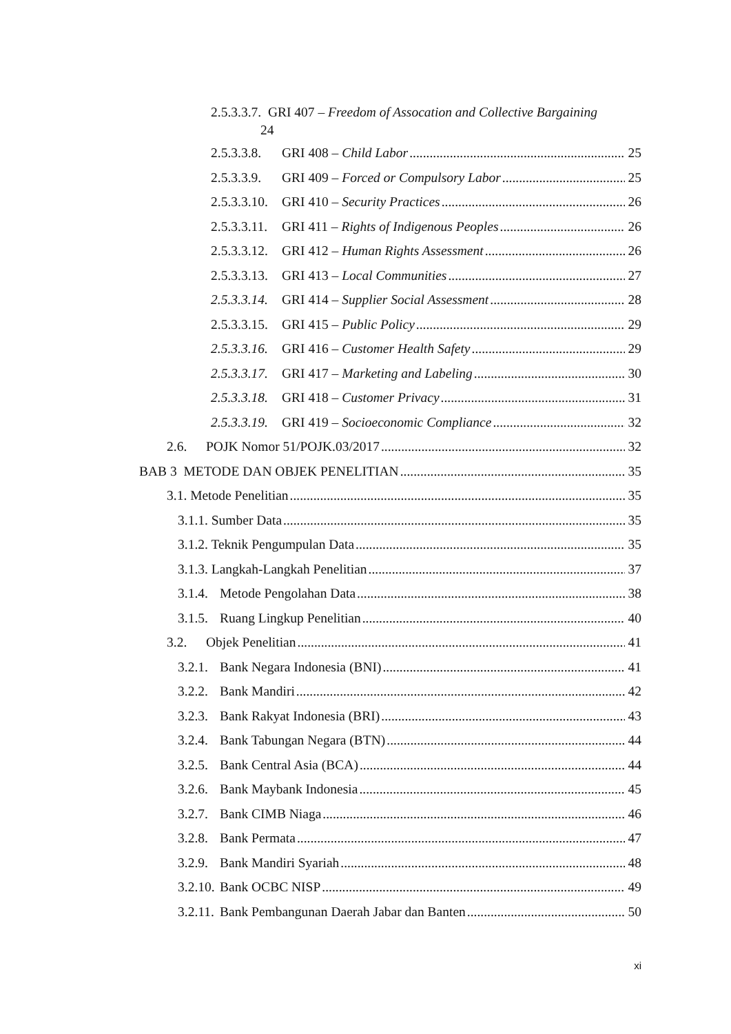2.5.3.3.7. GRI 407 – Freedom of Assocation and Collective Bargaining
24
2.5.3.3.8. GRI 408 – Child Labor 25
2.5.3.3.9. GRI 409 – Forced or Compulsory Labor 25
2.5.3.3.10. GRI 410 – Security Practices 26
2.5.3.3.11. GRI 411 – Rights of Indigenous Peoples 26
2.5.3.3.12. GRI 412 – Human Rights Assessment 26
2.5.3.3.13. GRI 413 – Local Communities 27
2.5.3.3.14. GRI 414 – Supplier Social Assessment 28
2.5.3.3.15. GRI 415 – Public Policy 29
2.5.3.3.16. GRI 416 – Customer Health Safety 29
2.5.3.3.17. GRI 417 – Marketing and Labeling 30
2.5.3.3.18. GRI 418 – Customer Privacy 31
2.5.3.3.19. GRI 419 – Socioeconomic Compliance 32
2.6. POJK Nomor 51/POJK.03/2017 32
BAB 3 METODE DAN OBJEK PENELITIAN 35
3.1. Metode Penelitian 35
3.1.1. Sumber Data 35
3.1.2. Teknik Pengumpulan Data 35
3.1.3. Langkah-Langkah Penelitian 37
3.1.4. Metode Pengolahan Data 38
3.1.5. Ruang Lingkup Penelitian 40
3.2. Objek Penelitian 41
3.2.1. Bank Negara Indonesia (BNI) 41
3.2.2. Bank Mandiri 42
3.2.3. Bank Rakyat Indonesia (BRI) 43
3.2.4. Bank Tabungan Negara (BTN) 44
3.2.5. Bank Central Asia (BCA) 44
3.2.6. Bank Maybank Indonesia 45
3.2.7. Bank CIMB Niaga 46
3.2.8. Bank Permata 47
3.2.9. Bank Mandiri Syariah 48
3.2.10. Bank OCBC NISP 49
3.2.11. Bank Pembangunan Daerah Jabar dan Banten 50
xi